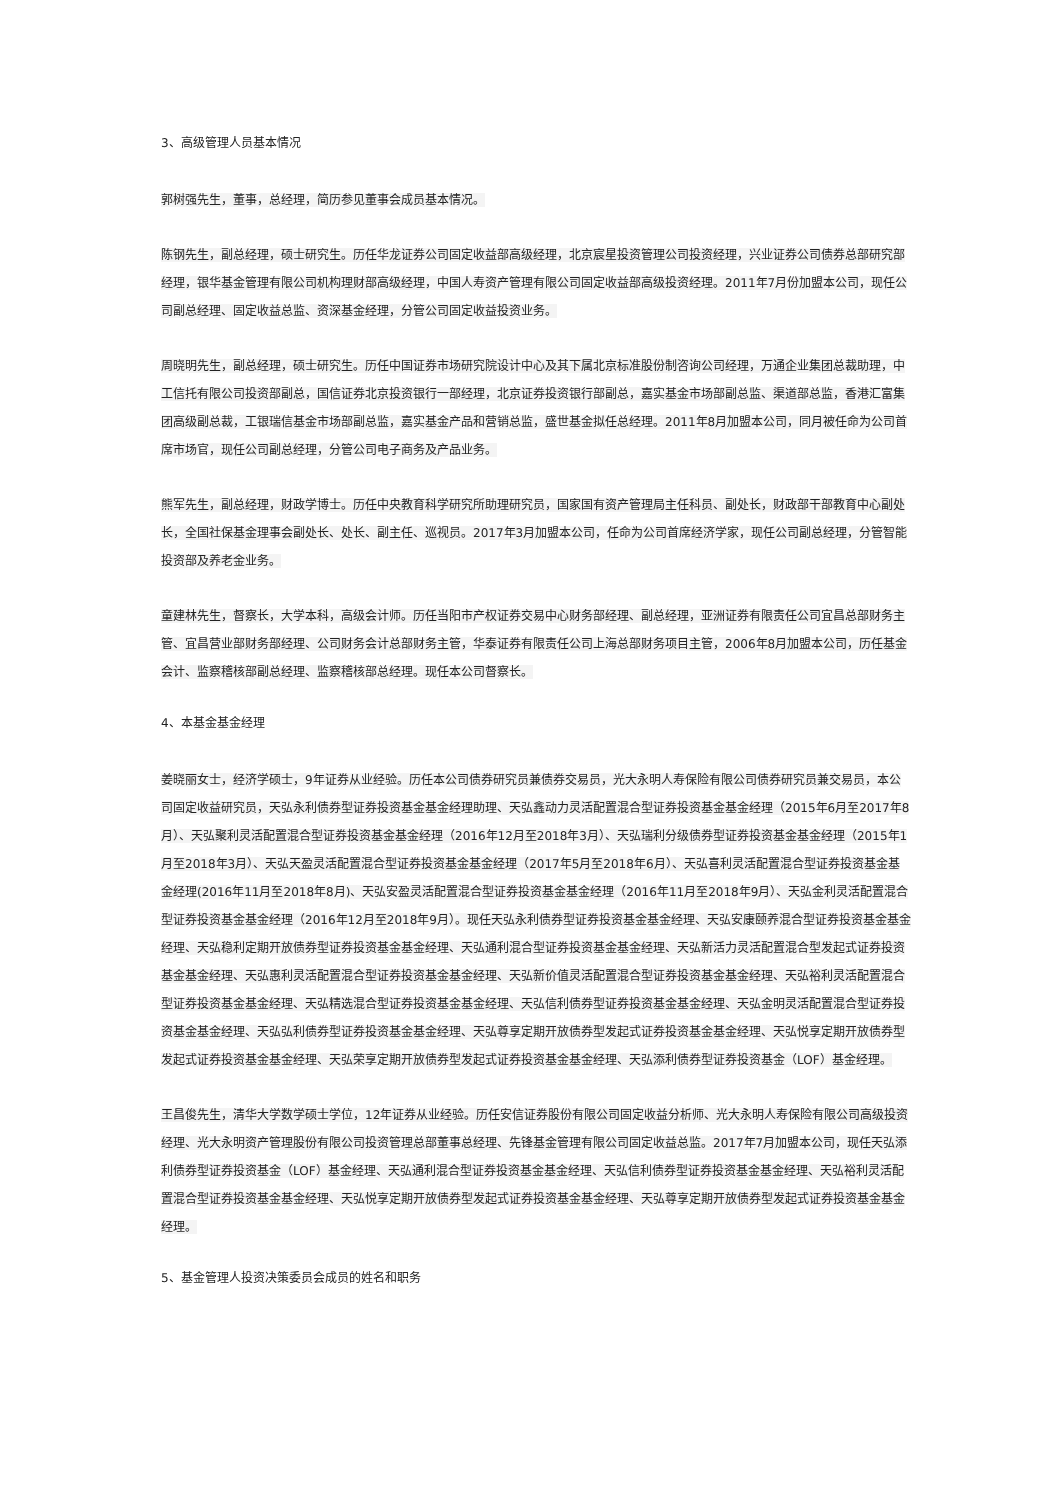3、高级管理人员基本情况
郭树强先生，董事，总经理，简历参见董事会成员基本情况。
陈钢先生，副总经理，硕士研究生。历任华龙证券公司固定收益部高级经理，北京宸星投资管理公司投资经理，兴业证券公司债券总部研究部经理，银华基金管理有限公司机构理财部高级经理，中国人寿资产管理有限公司固定收益部高级投资经理。2011年7月份加盟本公司，现任公司副总经理、固定收益总监、资深基金经理，分管公司固定收益投资业务。
周晓明先生，副总经理，硕士研究生。历任中国证券市场研究院设计中心及其下属北京标准股份制咨询公司经理，万通企业集团总裁助理，中工信托有限公司投资部副总，国信证券北京投资银行一部经理，北京证券投资银行部副总，嘉实基金市场部副总监、渠道部总监，香港汇富集团高级副总裁，工银瑞信基金市场部副总监，嘉实基金产品和营销总监，盛世基金拟任总经理。2011年8月加盟本公司，同月被任命为公司首席市场官，现任公司副总经理，分管公司电子商务及产品业务。
熊军先生，副总经理，财政学博士。历任中央教育科学研究所助理研究员，国家国有资产管理局主任科员、副处长，财政部干部教育中心副处长，全国社保基金理事会副处长、处长、副主任、巡视员。2017年3月加盟本公司，任命为公司首席经济学家，现任公司副总经理，分管智能投资部及养老金业务。
童建林先生，督察长，大学本科，高级会计师。历任当阳市产权证券交易中心财务部经理、副总经理，亚洲证券有限责任公司宜昌总部财务主管、宜昌营业部财务部经理、公司财务会计总部财务主管，华泰证券有限责任公司上海总部财务项目主管，2006年8月加盟本公司，历任基金会计、监察稽核部副总经理、监察稽核部总经理。现任本公司督察长。
4、本基金基金经理
姜晓丽女士，经济学硕士，9年证券从业经验。历任本公司债券研究员兼债券交易员，光大永明人寿保险有限公司债券研究员兼交易员，本公司固定收益研究员，天弘永利债券型证券投资基金基金经理助理、天弘鑫动力灵活配置混合型证券投资基金基金经理（2015年6月至2017年8月）、天弘聚利灵活配置混合型证券投资基金基金经理（2016年12月至2018年3月）、天弘瑞利分级债券型证券投资基金基金经理（2015年1月至2018年3月）、天弘天盈灵活配置混合型证券投资基金基金经理（2017年5月至2018年6月）、天弘喜利灵活配置混合型证券投资基金基金经理(2016年11月至2018年8月)、天弘安盈灵活配置混合型证券投资基金基金经理（2016年11月至2018年9月）、天弘金利灵活配置混合型证券投资基金基金经理（2016年12月至2018年9月）。现任天弘永利债券型证券投资基金基金经理、天弘安康颐养混合型证券投资基金基金经理、天弘稳利定期开放债券型证券投资基金基金经理、天弘通利混合型证券投资基金基金经理、天弘新活力灵活配置混合型发起式证券投资基金基金经理、天弘惠利灵活配置混合型证券投资基金基金经理、天弘新价值灵活配置混合型证券投资基金基金经理、天弘裕利灵活配置混合型证券投资基金基金经理、天弘精选混合型证券投资基金基金经理、天弘信利债券型证券投资基金基金经理、天弘金明灵活配置混合型证券投资基金基金经理、天弘弘利债券型证券投资基金基金经理、天弘尊享定期开放债券型发起式证券投资基金基金经理、天弘悦享定期开放债券型发起式证券投资基金基金经理、天弘荣享定期开放债券型发起式证券投资基金基金经理、天弘添利债券型证券投资基金（LOF）基金经理。
王昌俊先生，清华大学数学硕士学位，12年证券从业经验。历任安信证券股份有限公司固定收益分析师、光大永明人寿保险有限公司高级投资经理、光大永明资产管理股份有限公司投资管理总部董事总经理、先锋基金管理有限公司固定收益总监。2017年7月加盟本公司，现任天弘添利债券型证券投资基金（LOF）基金经理、天弘通利混合型证券投资基金基金经理、天弘信利债券型证券投资基金基金经理、天弘裕利灵活配置混合型证券投资基金基金经理、天弘悦享定期开放债券型发起式证券投资基金基金经理、天弘尊享定期开放债券型发起式证券投资基金基金经理。
5、基金管理人投资决策委员会成员的姓名和职务